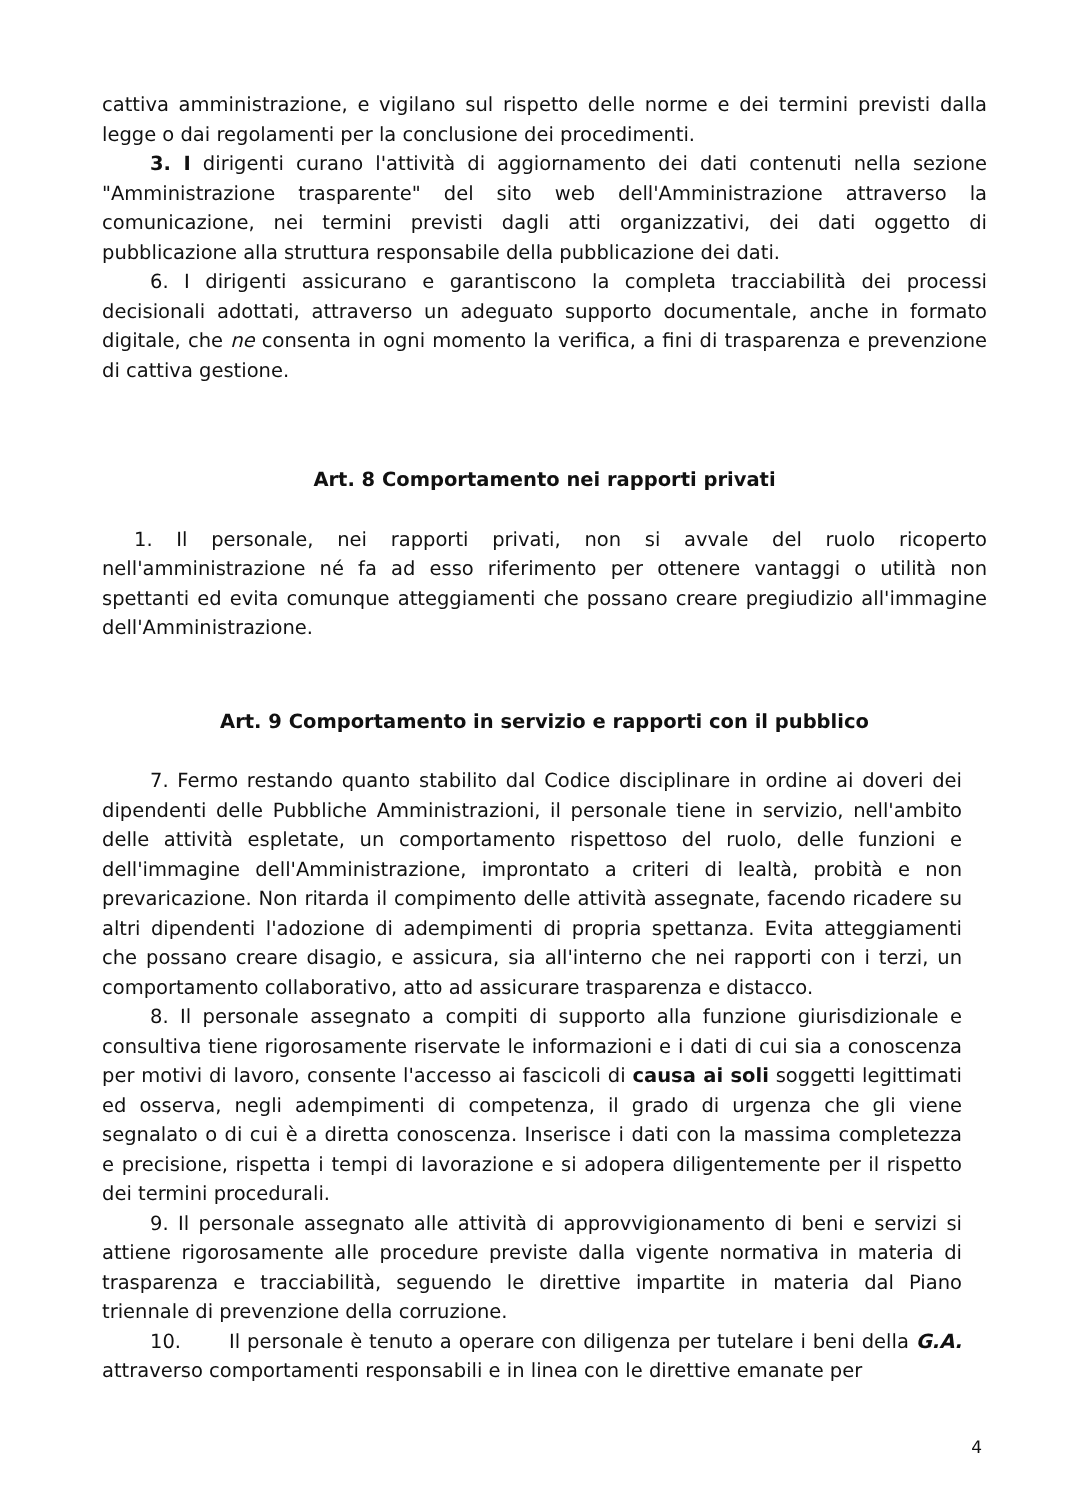cattiva amministrazione, e vigilano sul rispetto delle norme e dei termini previsti dalla legge o dai regolamenti per la conclusione dei procedimenti.
3. I dirigenti curano l'attività di aggiornamento dei dati contenuti nella sezione "Amministrazione trasparente" del sito web dell'Amministrazione attraverso la comunicazione, nei termini previsti dagli atti organizzativi, dei dati oggetto di pubblicazione alla struttura responsabile della pubblicazione dei dati.
6. I dirigenti assicurano e garantiscono la completa tracciabilità dei processi decisionali adottati, attraverso un adeguato supporto documentale, anche in formato digitale, che ne consenta in ogni momento la verifica, a fini di trasparenza e prevenzione di cattiva gestione.
Art. 8 Comportamento nei rapporti privati
1. Il personale, nei rapporti privati, non si avvale del ruolo ricoperto nell'amministrazione né fa ad esso riferimento per ottenere vantaggi o utilità non spettanti ed evita comunque atteggiamenti che possano creare pregiudizio all'immagine dell'Amministrazione.
Art. 9 Comportamento in servizio e rapporti con il pubblico
7. Fermo restando quanto stabilito dal Codice disciplinare in ordine ai doveri dei dipendenti delle Pubbliche Amministrazioni, il personale tiene in servizio, nell'ambito delle attività espletate, un comportamento rispettoso del ruolo, delle funzioni e dell'immagine dell'Amministrazione, improntato a criteri di lealtà, probità e non prevaricazione. Non ritarda il compimento delle attività assegnate, facendo ricadere su altri dipendenti l'adozione di adempimenti di propria spettanza. Evita atteggiamenti che possano creare disagio, e assicura, sia all'interno che nei rapporti con i terzi, un comportamento collaborativo, atto ad assicurare trasparenza e distacco.
8. Il personale assegnato a compiti di supporto alla funzione giurisdizionale e consultiva tiene rigorosamente riservate le informazioni e i dati di cui sia a conoscenza per motivi di lavoro, consente l'accesso ai fascicoli di causa ai soli soggetti legittimati ed osserva, negli adempimenti di competenza, il grado di urgenza che gli viene segnalato o di cui è a diretta conoscenza. Inserisce i dati con la massima completezza e precisione, rispetta i tempi di lavorazione e si adopera diligentemente per il rispetto dei termini procedurali.
9. Il personale assegnato alle attività di approvvigionamento di beni e servizi si attiene rigorosamente alle procedure previste dalla vigente normativa in materia di trasparenza e tracciabilità, seguendo le direttive impartite in materia dal Piano triennale di prevenzione della corruzione.
10. Il personale è tenuto a operare con diligenza per tutelare i beni della G.A. attraverso comportamenti responsabili e in linea con le direttive emanate per
4